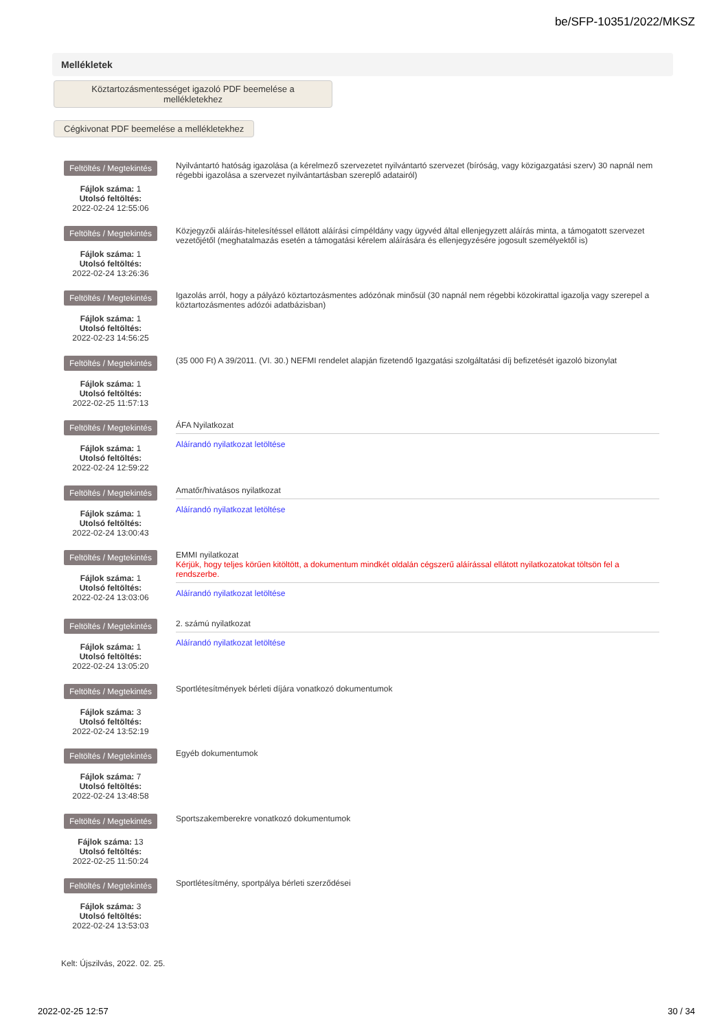be/SFP-10351/2022/MKSZ
Mellékletek
Köztartozásmentességet igazoló PDF beemelése a mellékletekhez
Cégkivonat PDF beemelése a mellékletekhez
Feltöltés / Megtekintés
Fájlok száma: 1
Utolsó feltöltés:
2022-02-24 12:55:06
Nyilvántartó hatóság igazolása (a kérelmező szervezetet nyilvántartó szervezet (bíróság, vagy közigazgatási szerv) 30 napnál nem régebbi igazolása a szervezet nyilvántartásban szereplő adatairól)
Feltöltés / Megtekintés
Fájlok száma: 1
Utolsó feltöltés:
2022-02-24 13:26:36
Közjegyzői aláírás-hitelesítéssel ellátott aláírási címpéldány vagy ügyvéd által ellenjegyzett aláírás minta, a támogatott szervezet vezetőjétől (meghatalmazás esetén a támogatási kérelem aláírására és ellenjegyzésére jogosult személyektől is)
Feltöltés / Megtekintés
Fájlok száma: 1
Utolsó feltöltés:
2022-02-23 14:56:25
Igazolás arról, hogy a pályázó köztartozásmentes adózónak minősül (30 napnál nem régebbi közokirattal igazolja vagy szerepel a köztartozásmentes adózói adatbázisban)
Feltöltés / Megtekintés
Fájlok száma: 1
Utolsó feltöltés:
2022-02-25 11:57:13
(35 000 Ft) A 39/2011. (VI. 30.) NEFMI rendelet alapján fizetendő Igazgatási szolgáltatási díj befizetését igazoló bizonylat
Feltöltés / Megtekintés
Fájlok száma: 1
Utolsó feltöltés:
2022-02-24 12:59:22
ÁFA Nyilatkozat
Aláírandó nyilatkozat letöltése
Feltöltés / Megtekintés
Fájlok száma: 1
Utolsó feltöltés:
2022-02-24 13:00:43
Amatőr/hivatásos nyilatkozat
Aláírandó nyilatkozat letöltése
Feltöltés / Megtekintés
Fájlok száma: 1
Utolsó feltöltés:
2022-02-24 13:03:06
EMMI nyilatkozat
Kérjük, hogy teljes körűen kitöltött, a dokumentum mindkét oldalán cégszerű aláírással ellátott nyilatkozatokat töltsön fel a rendszerbe.
Aláírandó nyilatkozat letöltése
Feltöltés / Megtekintés
Fájlok száma: 1
Utolsó feltöltés:
2022-02-24 13:05:20
2. számú nyilatkozat
Aláírandó nyilatkozat letöltése
Feltöltés / Megtekintés
Fájlok száma: 3
Utolsó feltöltés:
2022-02-24 13:52:19
Sportlétesítmények bérleti díjára vonatkozó dokumentumok
Feltöltés / Megtekintés
Fájlok száma: 7
Utolsó feltöltés:
2022-02-24 13:48:58
Egyéb dokumentumok
Feltöltés / Megtekintés
Fájlok száma: 13
Utolsó feltöltés:
2022-02-25 11:50:24
Sportszakemberekre vonatkozó dokumentumok
Feltöltés / Megtekintés
Fájlok száma: 3
Utolsó feltöltés:
2022-02-24 13:53:03
Sportlétesítmény, sportpálya bérleti szerződései
Kelt: Újszilvás, 2022. 02. 25.
2022-02-25 12:57 30 / 34